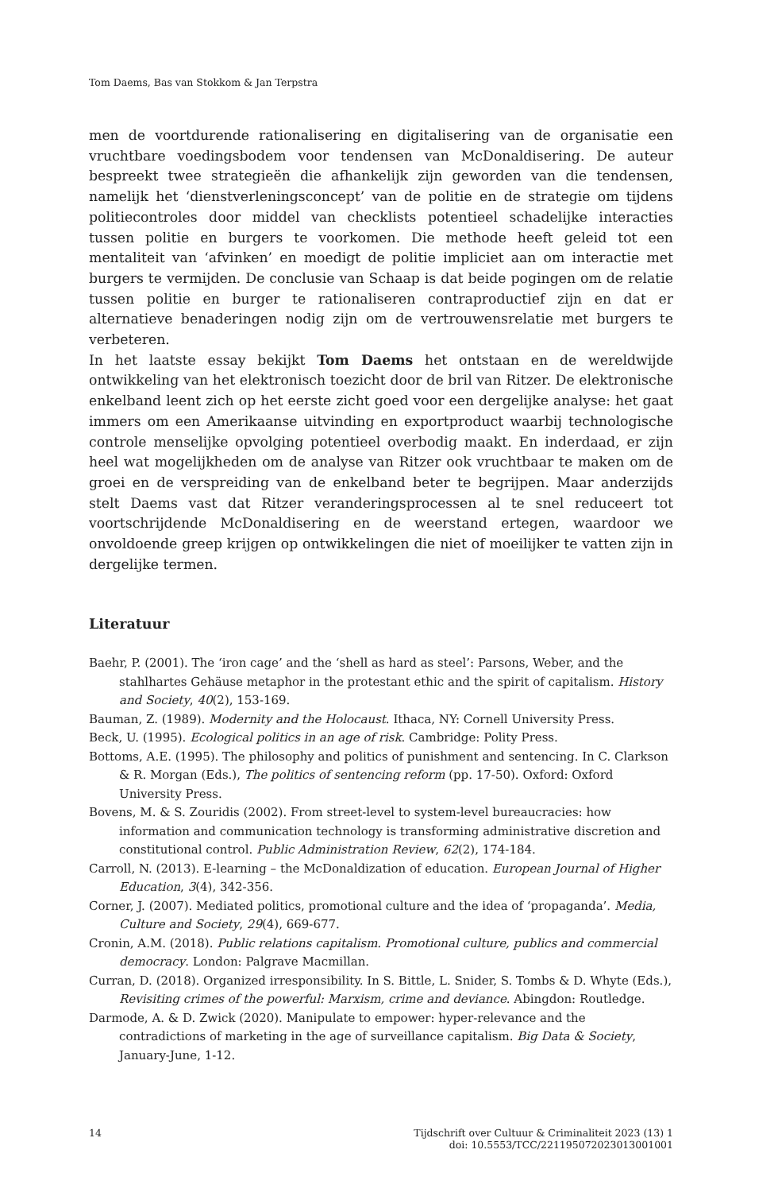Tom Daems, Bas van Stokkom & Jan Terpstra
men de voortdurende rationalisering en digitalisering van de organisatie een vruchtbare voedingsbodem voor tendensen van McDonaldisering. De auteur bespreekt twee strategieën die afhankelijk zijn geworden van die tendensen, namelijk het ‘dienstverleningsconcept’ van de politie en de strategie om tijdens politiecontroles door middel van checklists potentieel schadelijke interacties tussen politie en burgers te voorkomen. Die methode heeft geleid tot een mentaliteit van ‘afvinken’ en moedigt de politie impliciet aan om interactie met burgers te vermijden. De conclusie van Schaap is dat beide pogingen om de relatie tussen politie en burger te rationaliseren contraproductief zijn en dat er alternatieve benaderingen nodig zijn om de vertrouwensrelatie met burgers te verbeteren.
In het laatste essay bekijkt Tom Daems het ontstaan en de wereldwijde ontwikkeling van het elektronisch toezicht door de bril van Ritzer. De elektronische enkelband leent zich op het eerste zicht goed voor een dergelijke analyse: het gaat immers om een Amerikaanse uitvinding en exportproduct waarbij technologische controle menselijke opvolging potentieel overbodig maakt. En inderdaad, er zijn heel wat mogelijkheden om de analyse van Ritzer ook vruchtbaar te maken om de groei en de verspreiding van de enkelband beter te begrijpen. Maar anderzijds stelt Daems vast dat Ritzer veranderingsprocessen al te snel reduceert tot voortschrijdende McDonaldisering en de weerstand ertegen, waardoor we onvoldoende greep krijgen op ontwikkelingen die niet of moeilijker te vatten zijn in dergelijke termen.
Literatuur
Baehr, P. (2001). The ‘iron cage’ and the ‘shell as hard as steel’: Parsons, Weber, and the stahlhartes Gehäuse metaphor in the protestant ethic and the spirit of capitalism. History and Society, 40(2), 153-169.
Bauman, Z. (1989). Modernity and the Holocaust. Ithaca, NY: Cornell University Press.
Beck, U. (1995). Ecological politics in an age of risk. Cambridge: Polity Press.
Bottoms, A.E. (1995). The philosophy and politics of punishment and sentencing. In C. Clarkson & R. Morgan (Eds.), The politics of sentencing reform (pp. 17-50). Oxford: Oxford University Press.
Bovens, M. & S. Zouridis (2002). From street-level to system-level bureaucracies: how information and communication technology is transforming administrative discretion and constitutional control. Public Administration Review, 62(2), 174-184.
Carroll, N. (2013). E-learning – the McDonaldization of education. European Journal of Higher Education, 3(4), 342-356.
Corner, J. (2007). Mediated politics, promotional culture and the idea of ‘propaganda’. Media, Culture and Society, 29(4), 669-677.
Cronin, A.M. (2018). Public relations capitalism. Promotional culture, publics and commercial democracy. London: Palgrave Macmillan.
Curran, D. (2018). Organized irresponsibility. In S. Bittle, L. Snider, S. Tombs & D. Whyte (Eds.), Revisiting crimes of the powerful: Marxism, crime and deviance. Abingdon: Routledge.
Darmode, A. & D. Zwick (2020). Manipulate to empower: hyper-relevance and the contradictions of marketing in the age of surveillance capitalism. Big Data & Society, January-June, 1-12.
14 Tijdschrift over Cultuur & Criminaliteit 2023 (13) 1
doi: 10.5553/TCC/221195072023013001001